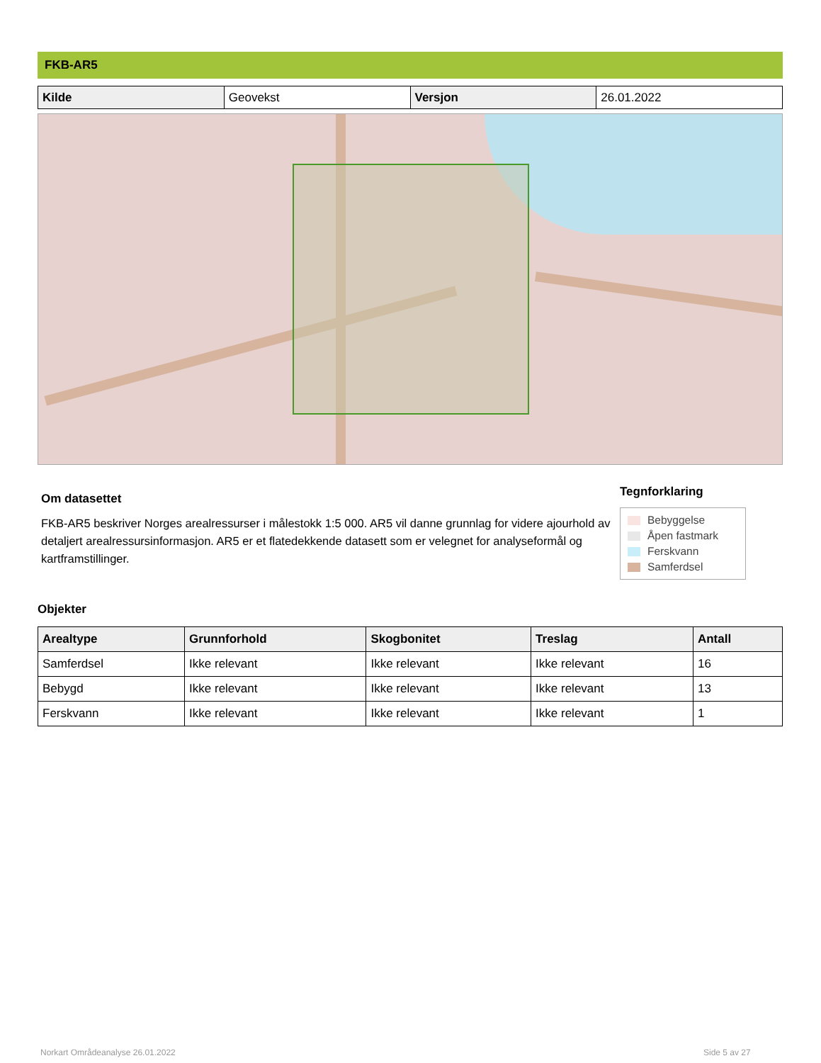FKB-AR5
| Kilde | Geovekst | Versjon | 26.01.2022 |
Om datasettet
FKB-AR5 beskriver Norges arealressurser i målestokk 1:5 000. AR5 vil danne grunnlag for videre ajourhold av detaljert arealressursinformasjon. AR5 er et flatedekkende datasett som er velegnet for analyseformål og kartframstillinger.
Tegnforklaring
Bebyggelse
Åpen fastmark
Ferskvann
Samferdsel
Objekter
| Arealtype | Grunnforhold | Skogbonitet | Treslag | Antall |
| --- | --- | --- | --- | --- |
| Samferdsel | Ikke relevant | Ikke relevant | Ikke relevant | 16 |
| Bebygd | Ikke relevant | Ikke relevant | Ikke relevant | 13 |
| Ferskvann | Ikke relevant | Ikke relevant | Ikke relevant | 1 |
Norkart Områdeanalyse 26.01.2022
Side 5 av 27